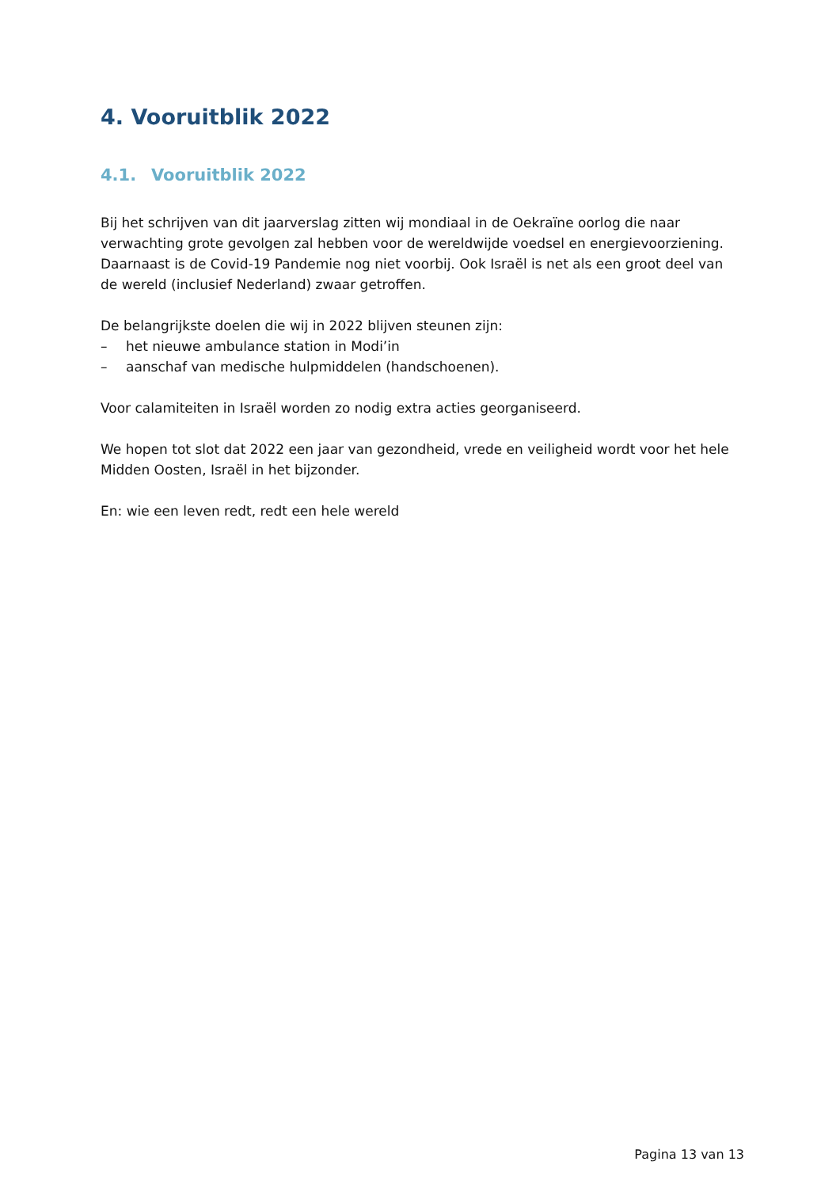4. Vooruitblik 2022
4.1. Vooruitblik 2022
Bij het schrijven van dit jaarverslag zitten wij mondiaal in de Oekraïne oorlog die naar verwachting grote gevolgen zal hebben voor de wereldwijde voedsel en energievoorziening. Daarnaast is de Covid-19 Pandemie nog niet voorbij. Ook Israël is net als een groot deel van de wereld (inclusief Nederland) zwaar getroffen.
De belangrijkste doelen die wij in 2022 blijven steunen zijn:
– het nieuwe ambulance station in Modi’in
– aanschaf van medische hulpmiddelen (handschoenen).
Voor calamiteiten in Israël worden zo nodig extra acties georganiseerd.
We hopen tot slot dat 2022 een jaar van gezondheid, vrede en veiligheid wordt voor het hele Midden Oosten, Israël in het bijzonder.
En: wie een leven redt, redt een hele wereld
Pagina 13 van 13